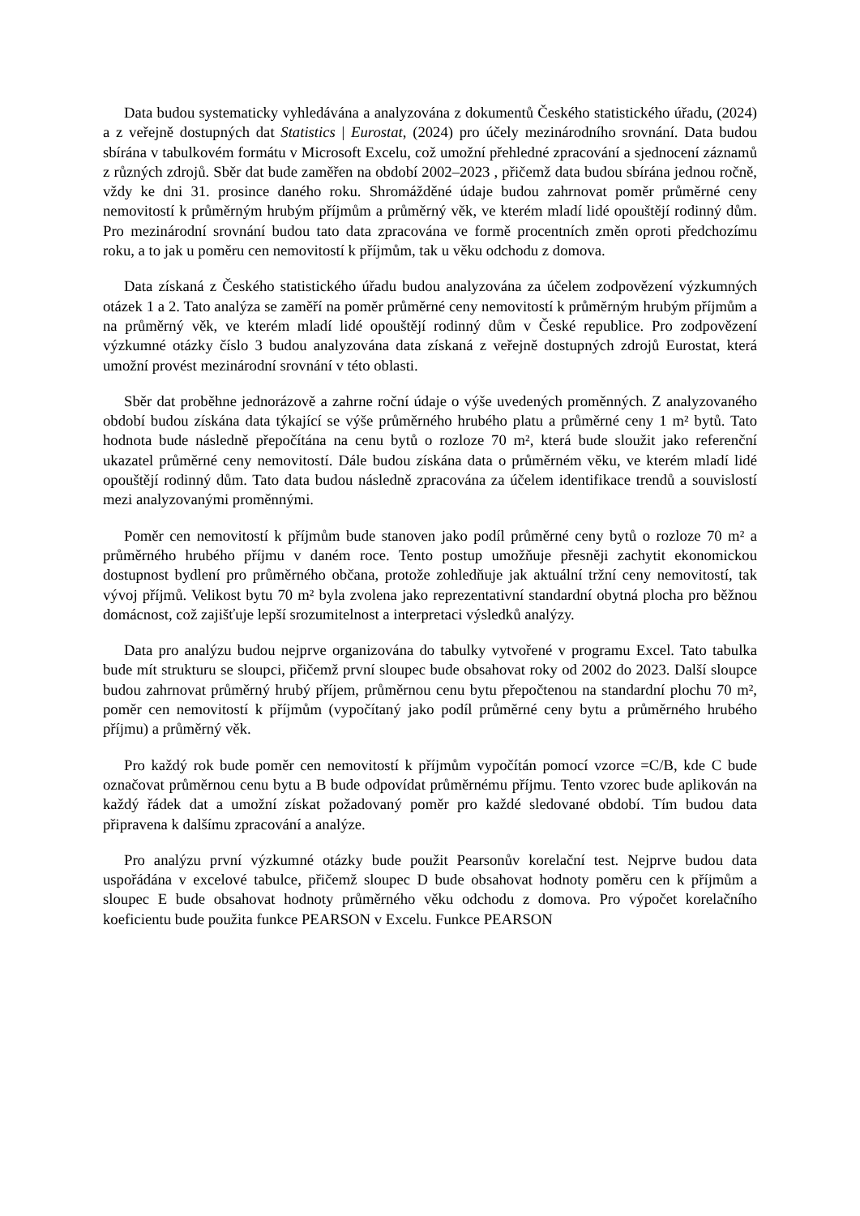Data budou systematicky vyhledávána a analyzována z dokumentů Českého statistického úřadu, (2024) a z veřejně dostupných dat Statistics | Eurostat, (2024) pro účely mezinárodního srovnání. Data budou sbírána v tabulkovém formátu v Microsoft Excelu, což umožní přehledné zpracování a sjednocení záznamů z různých zdrojů. Sběr dat bude zaměřen na období 2002–2023 , přičemž data budou sbírána jednou ročně, vždy ke dni 31. prosince daného roku. Shromážděné údaje budou zahrnovat poměr průměrné ceny nemovitostí k průměrným hrubým příjmům a průměrný věk, ve kterém mladí lidé opouštějí rodinný dům. Pro mezinárodní srovnání budou tato data zpracována ve formě procentních změn oproti předchozímu roku, a to jak u poměru cen nemovitostí k příjmům, tak u věku odchodu z domova.
Data získaná z Českého statistického úřadu budou analyzována za účelem zodpovězení výzkumných otázek 1 a 2. Tato analýza se zaměří na poměr průměrné ceny nemovitostí k průměrným hrubým příjmům a na průměrný věk, ve kterém mladí lidé opouštějí rodinný dům v České republice. Pro zodpovězení výzkumné otázky číslo 3 budou analyzována data získaná z veřejně dostupných zdrojů Eurostat, která umožní provést mezinárodní srovnání v této oblasti.
Sběr dat proběhne jednorázově a zahrne roční údaje o výše uvedených proměnných. Z analyzovaného období budou získána data týkající se výše průměrného hrubého platu a průměrné ceny 1 m² bytů. Tato hodnota bude následně přepočítána na cenu bytů o rozloze 70 m², která bude sloužit jako referenční ukazatel průměrné ceny nemovitostí. Dále budou získána data o průměrném věku, ve kterém mladí lidé opouštějí rodinný dům. Tato data budou následně zpracována za účelem identifikace trendů a souvislostí mezi analyzovanými proměnnými.
Poměr cen nemovitostí k příjmům bude stanoven jako podíl průměrné ceny bytů o rozloze 70 m² a průměrného hrubého příjmu v daném roce. Tento postup umožňuje přesněji zachytit ekonomickou dostupnost bydlení pro průměrného občana, protože zohledňuje jak aktuální tržní ceny nemovitostí, tak vývoj příjmů. Velikost bytu 70 m² byla zvolena jako reprezentativní standardní obytná plocha pro běžnou domácnost, což zajišťuje lepší srozumitelnost a interpretaci výsledků analýzy.
Data pro analýzu budou nejprve organizována do tabulky vytvořené v programu Excel. Tato tabulka bude mít strukturu se sloupci, přičemž první sloupec bude obsahovat roky od 2002 do 2023. Další sloupce budou zahrnovat průměrný hrubý příjem, průměrnou cenu bytu přepočtenou na standardní plochu 70 m², poměr cen nemovitostí k příjmům (vypočítaný jako podíl průměrné ceny bytu a průměrného hrubého příjmu) a průměrný věk.
Pro každý rok bude poměr cen nemovitostí k příjmům vypočítán pomocí vzorce =C/B, kde C bude označovat průměrnou cenu bytu a B bude odpovídat průměrnému příjmu. Tento vzorec bude aplikován na každý řádek dat a umožní získat požadovaný poměr pro každé sledované období. Tím budou data připravena k dalšímu zpracování a analýze.
Pro analýzu první výzkumné otázky bude použit Pearsonův korelační test. Nejprve budou data uspořádána v excelové tabulce, přičemž sloupec D bude obsahovat hodnoty poměru cen k příjmům a sloupec E bude obsahovat hodnoty průměrného věku odchodu z domova. Pro výpočet korelačního koeficientu bude použita funkce PEARSON v Excelu. Funkce PEARSON